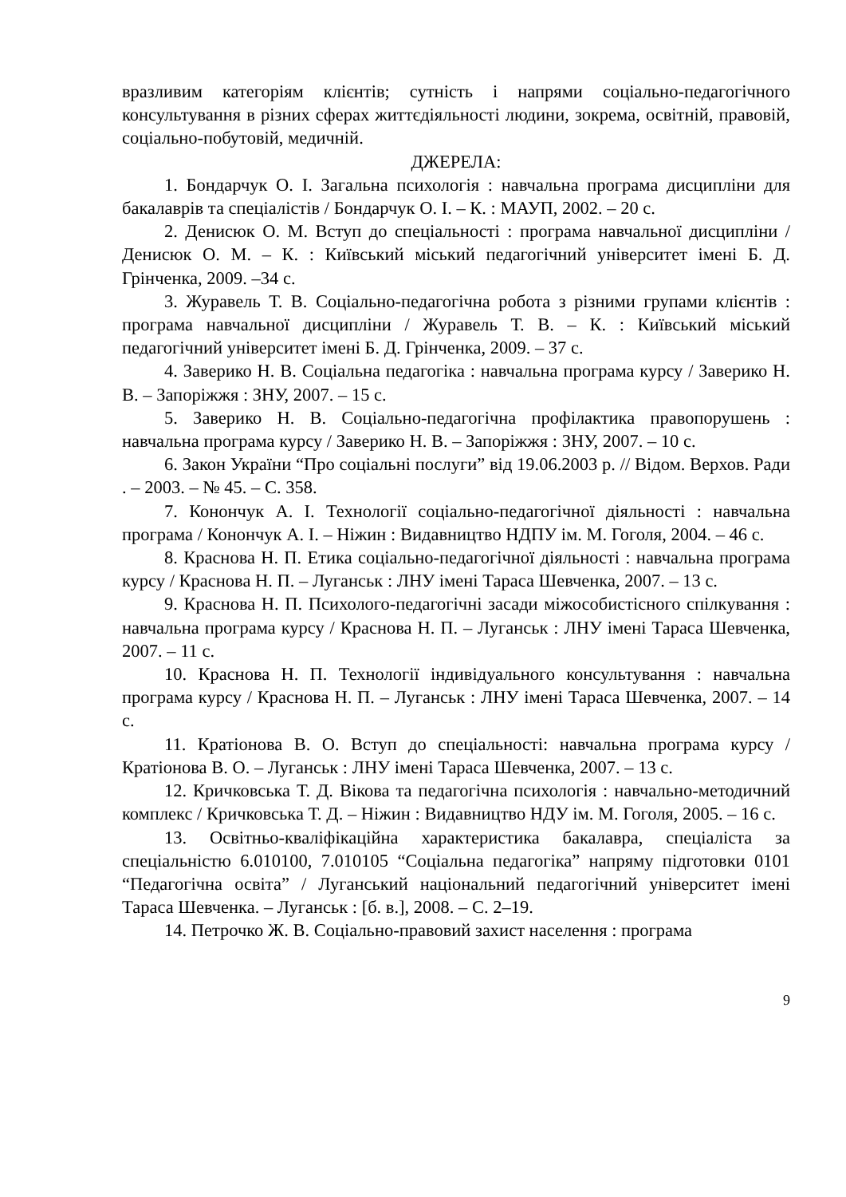вразливим категоріям клієнтів; сутність і напрями соціально-педагогічного консультування в різних сферах життєдіяльності людини, зокрема, освітній, правовій, соціально-побутовій, медичній.
ДЖЕРЕЛА:
1. Бондарчук О. І. Загальна психологія : навчальна програма дисципліни для бакалаврів та спеціалістів / Бондарчук О. І. – К. : МАУП, 2002. – 20 с.
2. Денисюк О. М. Вступ до спеціальності : програма навчальної дисципліни / Денисюк О. М. – К. : Київський міський педагогічний університет імені Б. Д. Грінченка, 2009. –34 с.
3. Журавель Т. В. Соціально-педагогічна робота з різними групами клієнтів : програма навчальної дисципліни / Журавель Т. В. – К. : Київський міський педагогічний університет імені Б. Д. Грінченка, 2009. – 37 с.
4. Заверико Н. В. Соціальна педагогіка : навчальна програма курсу / Заверико Н. В. – Запоріжжя : ЗНУ, 2007. – 15 с.
5. Заверико Н. В. Соціально-педагогічна профілактика правопорушень : навчальна програма курсу / Заверико Н. В. – Запоріжжя : ЗНУ, 2007. – 10 с.
6. Закон України “Про соціальні послуги” від 19.06.2003 р. // Відом. Верхов. Ради . – 2003. – № 45. – С. 358.
7. Конончук А. І. Технології соціально-педагогічної діяльності : навчальна програма / Конончук А. І. – Ніжин : Видавництво НДПУ ім. М. Гоголя, 2004. – 46 с.
8. Краснова Н. П. Етика соціально-педагогічної діяльності : навчальна програма курсу / Краснова Н. П. – Луганськ : ЛНУ імені Тараса Шевченка, 2007. – 13 с.
9. Краснова Н. П. Психолого-педагогічні засади міжособистісного спілкування : навчальна програма курсу / Краснова Н. П. – Луганськ : ЛНУ імені Тараса Шевченка, 2007. – 11 с.
10. Краснова Н. П. Технології індивідуального консультування : навчальна програма курсу / Краснова Н. П. – Луганськ : ЛНУ імені Тараса Шевченка, 2007. – 14 с.
11. Кратіонова В. О. Вступ до спеціальності: навчальна програма курсу / Кратіонова В. О. – Луганськ : ЛНУ імені Тараса Шевченка, 2007. – 13 с.
12. Кричковська Т. Д. Вікова та педагогічна психологія : навчально-методичний комплекс / Кричковська Т. Д. – Ніжин : Видавництво НДУ ім. М. Гоголя, 2005. – 16 с.
13. Освітньо-кваліфікаційна характеристика бакалавра, спеціаліста за спеціальністю 6.010100, 7.010105 “Соціальна педагогіка” напряму підготовки 0101 “Педагогічна освіта” / Луганський національний педагогічний університет імені Тараса Шевченка. – Луганськ : [б. в.], 2008. – С. 2–19.
14. Петрочко Ж. В. Соціально-правовий захист населення : програма
9